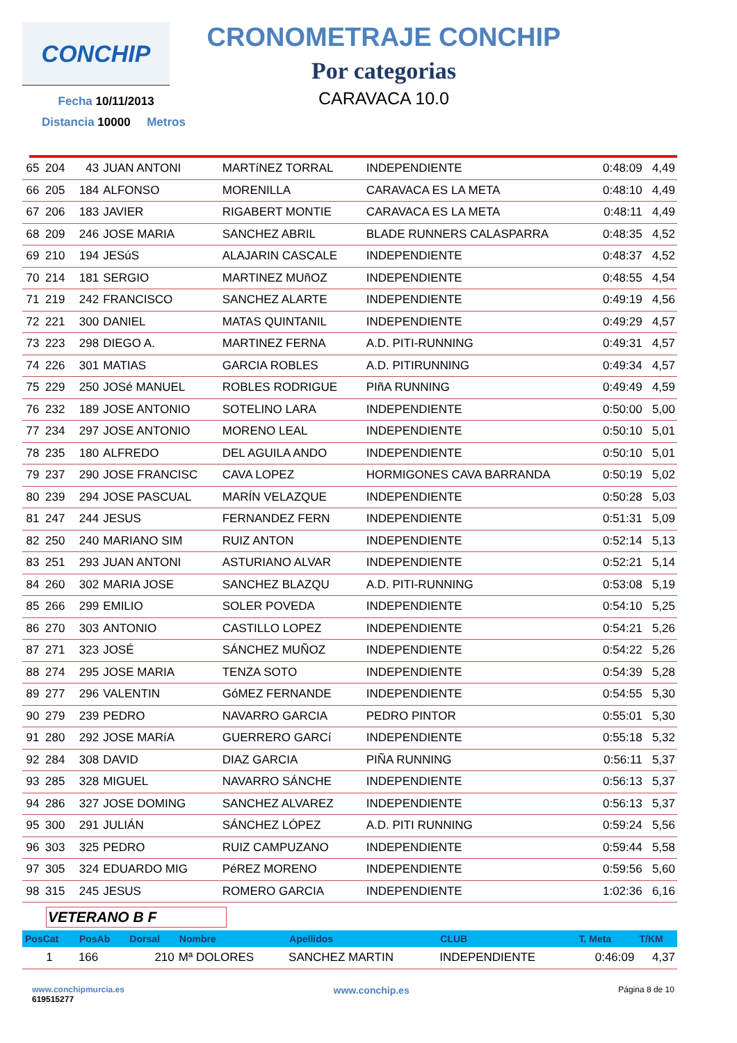CONCHIP
Fecha 10/11/2013
Distancia 10000 Metros
CRONOMETRAJE CONCHIP
Por categorias
CARAVACA 10.0
| 65 | 204 | 43 | JUAN ANTONI | MARTíNEZ TORRAL | INDEPENDIENTE | 0:48:09 | 4,49 |
| 66 | 205 | 184 | ALFONSO | MORENILLA | CARAVACA ES LA META | 0:48:10 | 4,49 |
| 67 | 206 | 183 | JAVIER | RIGABERT MONTIE | CARAVACA ES LA META | 0:48:11 | 4,49 |
| 68 | 209 | 246 | JOSE MARIA | SANCHEZ ABRIL | BLADE RUNNERS CALASPARRA | 0:48:35 | 4,52 |
| 69 | 210 | 194 | JESúS | ALAJARIN CASCALE | INDEPENDIENTE | 0:48:37 | 4,52 |
| 70 | 214 | 181 | SERGIO | MARTINEZ MUñOZ | INDEPENDIENTE | 0:48:55 | 4,54 |
| 71 | 219 | 242 | FRANCISCO | SANCHEZ ALARTE | INDEPENDIENTE | 0:49:19 | 4,56 |
| 72 | 221 | 300 | DANIEL | MATAS QUINTANIL | INDEPENDIENTE | 0:49:29 | 4,57 |
| 73 | 223 | 298 | DIEGO A. | MARTINEZ FERNA | A.D. PITI-RUNNING | 0:49:31 | 4,57 |
| 74 | 226 | 301 | MATIAS | GARCIA ROBLES | A.D. PITIRUNNING | 0:49:34 | 4,57 |
| 75 | 229 | 250 | JOSé MANUEL | ROBLES RODRIGUE | PIñA RUNNING | 0:49:49 | 4,59 |
| 76 | 232 | 189 | JOSE ANTONIO | SOTELINO LARA | INDEPENDIENTE | 0:50:00 | 5,00 |
| 77 | 234 | 297 | JOSE ANTONIO | MORENO LEAL | INDEPENDIENTE | 0:50:10 | 5,01 |
| 78 | 235 | 180 | ALFREDO | DEL AGUILA ANDO | INDEPENDIENTE | 0:50:10 | 5,01 |
| 79 | 237 | 290 | JOSE FRANCISC | CAVA LOPEZ | HORMIGONES CAVA BARRANDA | 0:50:19 | 5,02 |
| 80 | 239 | 294 | JOSE PASCUAL | MARÍN VELAZQUE | INDEPENDIENTE | 0:50:28 | 5,03 |
| 81 | 247 | 244 | JESUS | FERNANDEZ FERN | INDEPENDIENTE | 0:51:31 | 5,09 |
| 82 | 250 | 240 | MARIANO SIM | RUIZ ANTON | INDEPENDIENTE | 0:52:14 | 5,13 |
| 83 | 251 | 293 | JUAN ANTONI | ASTURIANO ALVAR | INDEPENDIENTE | 0:52:21 | 5,14 |
| 84 | 260 | 302 | MARIA JOSE | SANCHEZ BLAZQU | A.D. PITI-RUNNING | 0:53:08 | 5,19 |
| 85 | 266 | 299 | EMILIO | SOLER POVEDA | INDEPENDIENTE | 0:54:10 | 5,25 |
| 86 | 270 | 303 | ANTONIO | CASTILLO LOPEZ | INDEPENDIENTE | 0:54:21 | 5,26 |
| 87 | 271 | 323 | JOSÉ | SÁNCHEZ MUÑOZ | INDEPENDIENTE | 0:54:22 | 5,26 |
| 88 | 274 | 295 | JOSE MARIA | TENZA SOTO | INDEPENDIENTE | 0:54:39 | 5,28 |
| 89 | 277 | 296 | VALENTIN | GóMEZ FERNANDE | INDEPENDIENTE | 0:54:55 | 5,30 |
| 90 | 279 | 239 | PEDRO | NAVARRO GARCIA | PEDRO PINTOR | 0:55:01 | 5,30 |
| 91 | 280 | 292 | JOSE MARíA | GUERRERO GARCí | INDEPENDIENTE | 0:55:18 | 5,32 |
| 92 | 284 | 308 | DAVID | DIAZ GARCIA | PIÑA RUNNING | 0:56:11 | 5,37 |
| 93 | 285 | 328 | MIGUEL | NAVARRO SÁNCHE | INDEPENDIENTE | 0:56:13 | 5,37 |
| 94 | 286 | 327 | JOSE DOMING | SANCHEZ ALVAREZ | INDEPENDIENTE | 0:56:13 | 5,37 |
| 95 | 300 | 291 | JULIÁN | SÁNCHEZ LÓPEZ | A.D. PITI RUNNING | 0:59:24 | 5,56 |
| 96 | 303 | 325 | PEDRO | RUIZ CAMPUZANO | INDEPENDIENTE | 0:59:44 | 5,58 |
| 97 | 305 | 324 | EDUARDO MIG | PéREZ MORENO | INDEPENDIENTE | 0:59:56 | 5,60 |
| 98 | 315 | 245 | JESUS | ROMERO GARCIA | INDEPENDIENTE | 1:02:36 | 6,16 |
VETERANO B F
| PosCat | PosAb | Dorsal | Nombre | Apellidos | CLUB | T. Meta | T/KM |
| --- | --- | --- | --- | --- | --- | --- | --- |
| 1 | 166 | 210 | Mª DOLORES | SANCHEZ MARTIN | INDEPENDIENTE | 0:46:09 | 4,37 |
www.conchipmurcia.es
619515277
www.conchip.es
Página 8 de 10